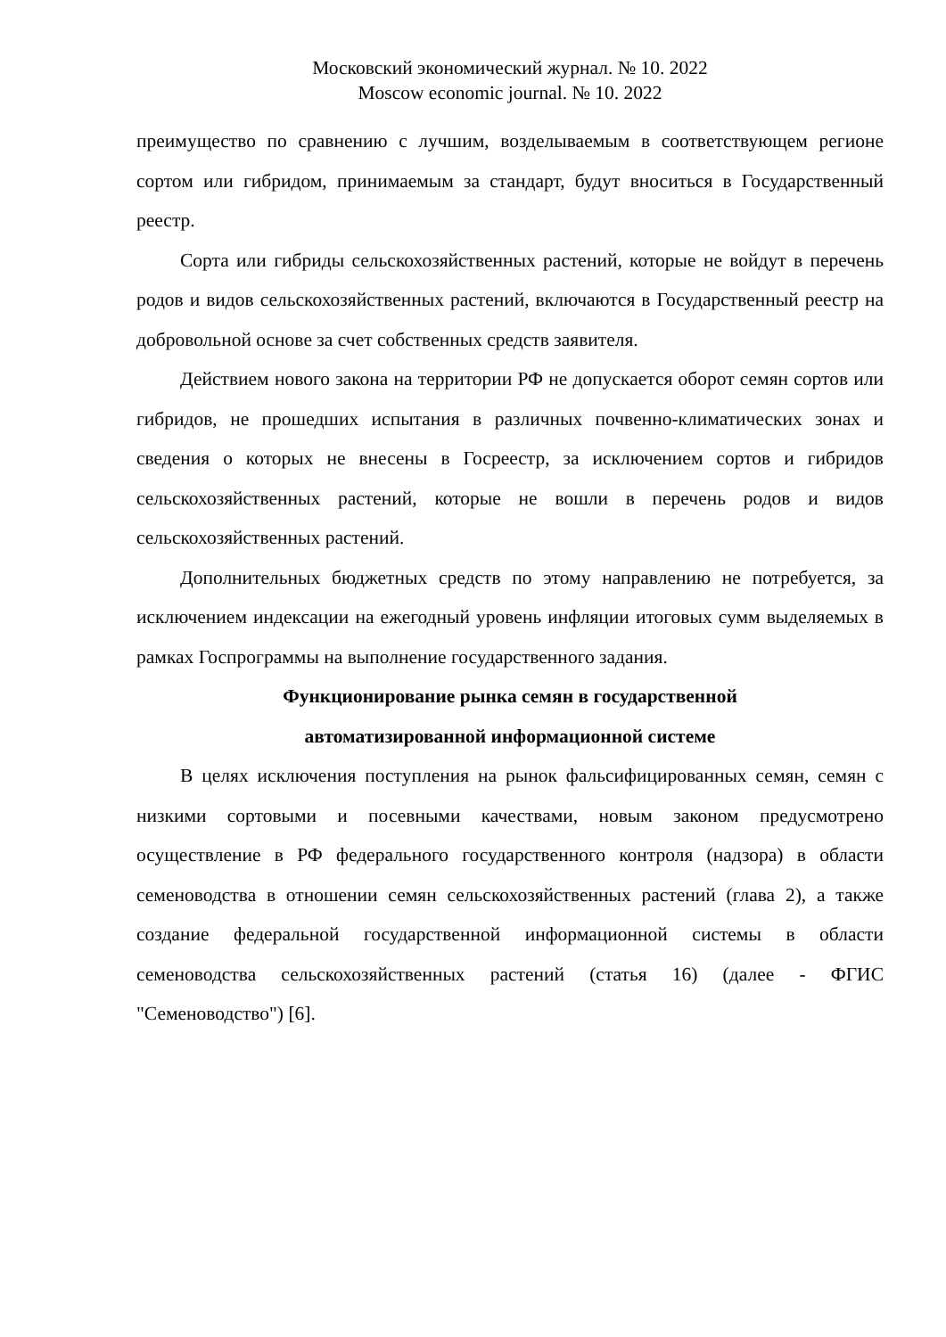Московский экономический журнал. № 10. 2022
Moscow economic journal. № 10. 2022
преимущество по сравнению с лучшим, возделываемым в соответствующем регионе сортом или гибридом, принимаемым за стандарт, будут вноситься в Государственный реестр.
Сорта или гибриды сельскохозяйственных растений, которые не войдут в перечень родов и видов сельскохозяйственных растений, включаются в Государственный реестр на добровольной основе за счет собственных средств заявителя.
Действием нового закона на территории РФ не допускается оборот семян сортов или гибридов, не прошедших испытания в различных почвенно-климатических зонах и сведения о которых не внесены в Госреестр, за исключением сортов и гибридов сельскохозяйственных растений, которые не вошли в перечень родов и видов сельскохозяйственных растений.
Дополнительных бюджетных средств по этому направлению не потребуется, за исключением индексации на ежегодный уровень инфляции итоговых сумм выделяемых в рамках Госпрограммы на выполнение государственного задания.
Функционирование рынка семян в государственной
автоматизированной информационной системе
В целях исключения поступления на рынок фальсифицированных семян, семян с низкими сортовыми и посевными качествами, новым законом предусмотрено осуществление в РФ федерального государственного контроля (надзора) в области семеноводства в отношении семян сельскохозяйственных растений (глава 2), а также создание федеральной государственной информационной системы в области семеноводства сельскохозяйственных растений (статья 16) (далее - ФГИС "Семеноводство") [6].